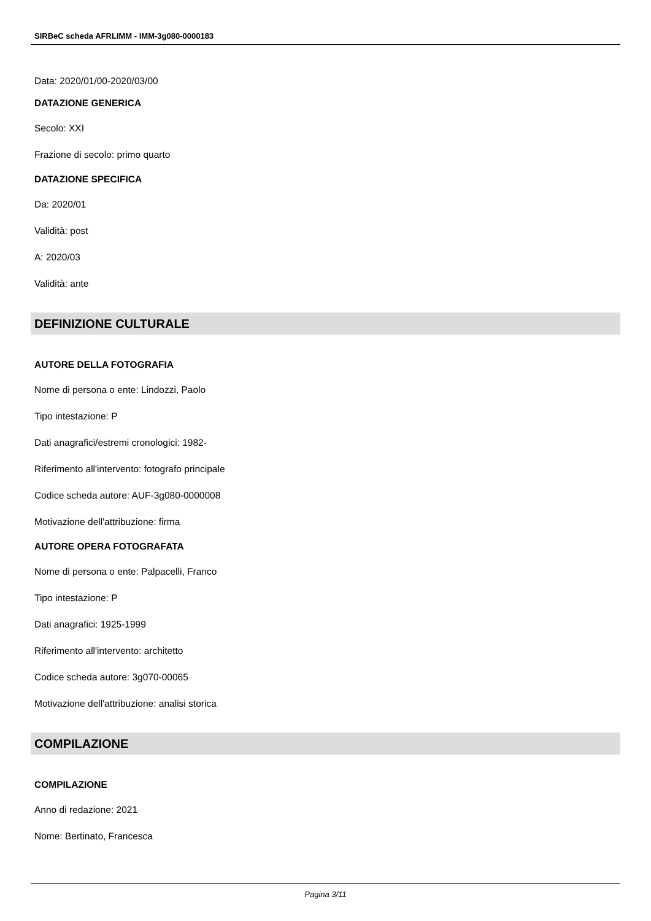SIRBeC scheda AFRLIMM - IMM-3g080-0000183
Data: 2020/01/00-2020/03/00
DATAZIONE GENERICA
Secolo: XXI
Frazione di secolo: primo quarto
DATAZIONE SPECIFICA
Da: 2020/01
Validità: post
A: 2020/03
Validità: ante
DEFINIZIONE CULTURALE
AUTORE DELLA FOTOGRAFIA
Nome di persona o ente: Lindozzi, Paolo
Tipo intestazione: P
Dati anagrafici/estremi cronologici: 1982-
Riferimento all'intervento: fotografo principale
Codice scheda autore: AUF-3g080-0000008
Motivazione dell'attribuzione: firma
AUTORE OPERA FOTOGRAFATA
Nome di persona o ente: Palpacelli, Franco
Tipo intestazione: P
Dati anagrafici: 1925-1999
Riferimento all'intervento: architetto
Codice scheda autore: 3g070-00065
Motivazione dell'attribuzione: analisi storica
COMPILAZIONE
COMPILAZIONE
Anno di redazione: 2021
Nome: Bertinato, Francesca
Pagina 3/11